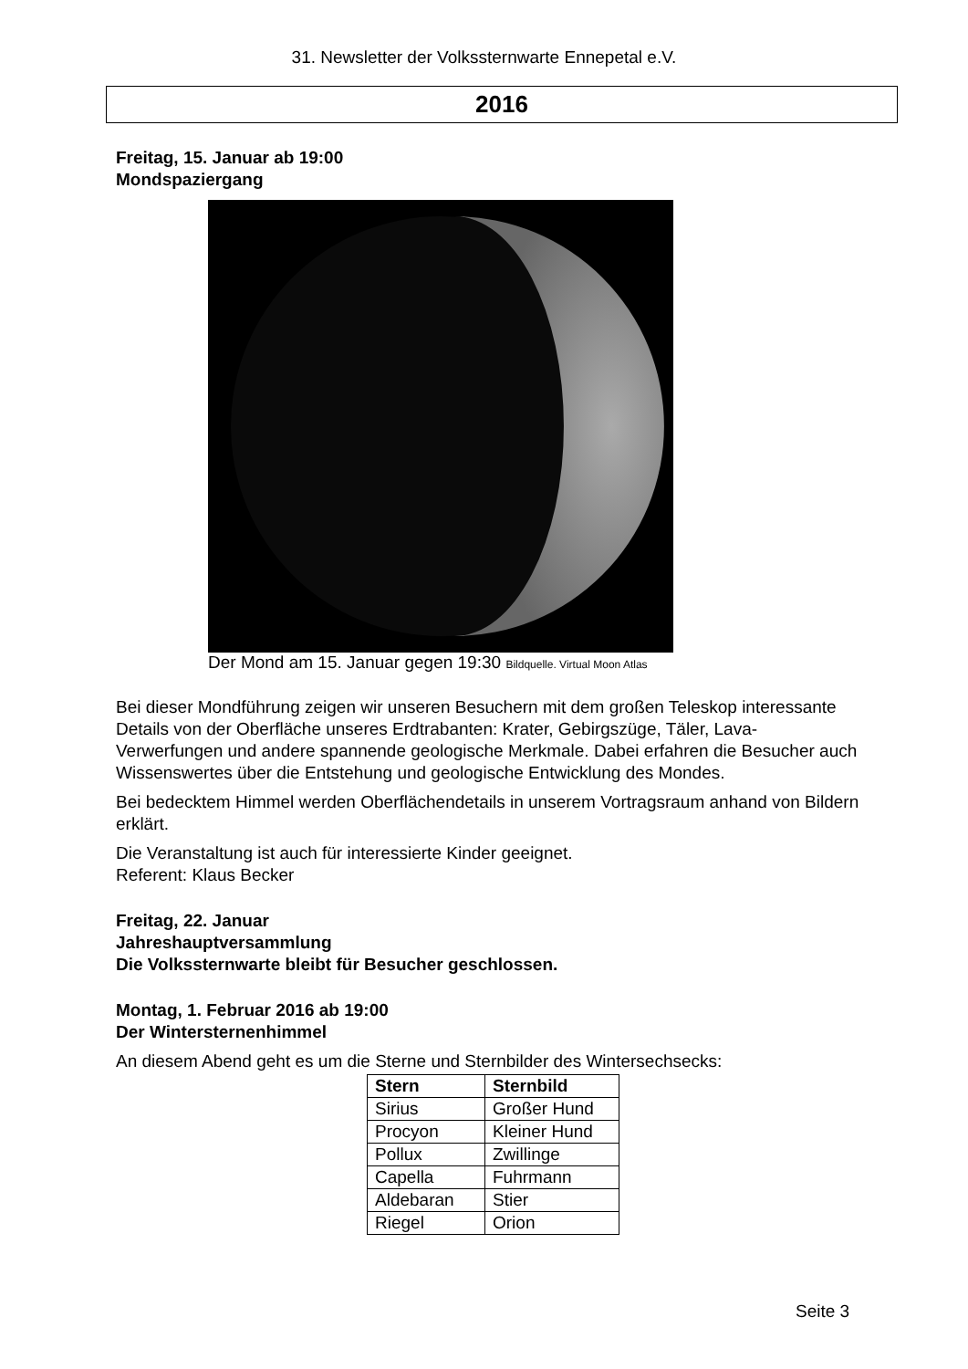31. Newsletter der Volkssternwarte Ennepetal e.V.
2016
Freitag, 15. Januar ab 19:00
Mondspaziergang
Der Mond am 15. Januar gegen 19:30 Bildquelle. Virtual Moon Atlas
Bei dieser Mondführung zeigen wir unseren Besuchern mit dem großen Teleskop interessante Details von der Oberfläche unseres Erdtrabanten: Krater, Gebirgszüge, Täler, Lava-Verwerfungen und andere spannende geologische Merkmale. Dabei erfahren die Besucher auch Wissenswertes über die Entstehung und geologische Entwicklung des Mondes.
Bei bedecktem Himmel werden Oberflächendetails in unserem Vortragsraum anhand von Bildern erklärt.
Die Veranstaltung ist auch für interessierte Kinder geeignet.
Referent: Klaus Becker
Freitag, 22. Januar
Jahreshauptversammlung
Die Volkssternwarte bleibt für Besucher geschlossen.
Montag, 1. Februar 2016 ab 19:00
Der Wintersternenhimmel
An diesem Abend geht es um die Sterne und Sternbilder des Wintersechsecks:
| Stern | Sternbild |
| --- | --- |
| Sirius | Großer Hund |
| Procyon | Kleiner Hund |
| Pollux | Zwillinge |
| Capella | Fuhrmann |
| Aldebaran | Stier |
| Riegel | Orion |
Seite 3